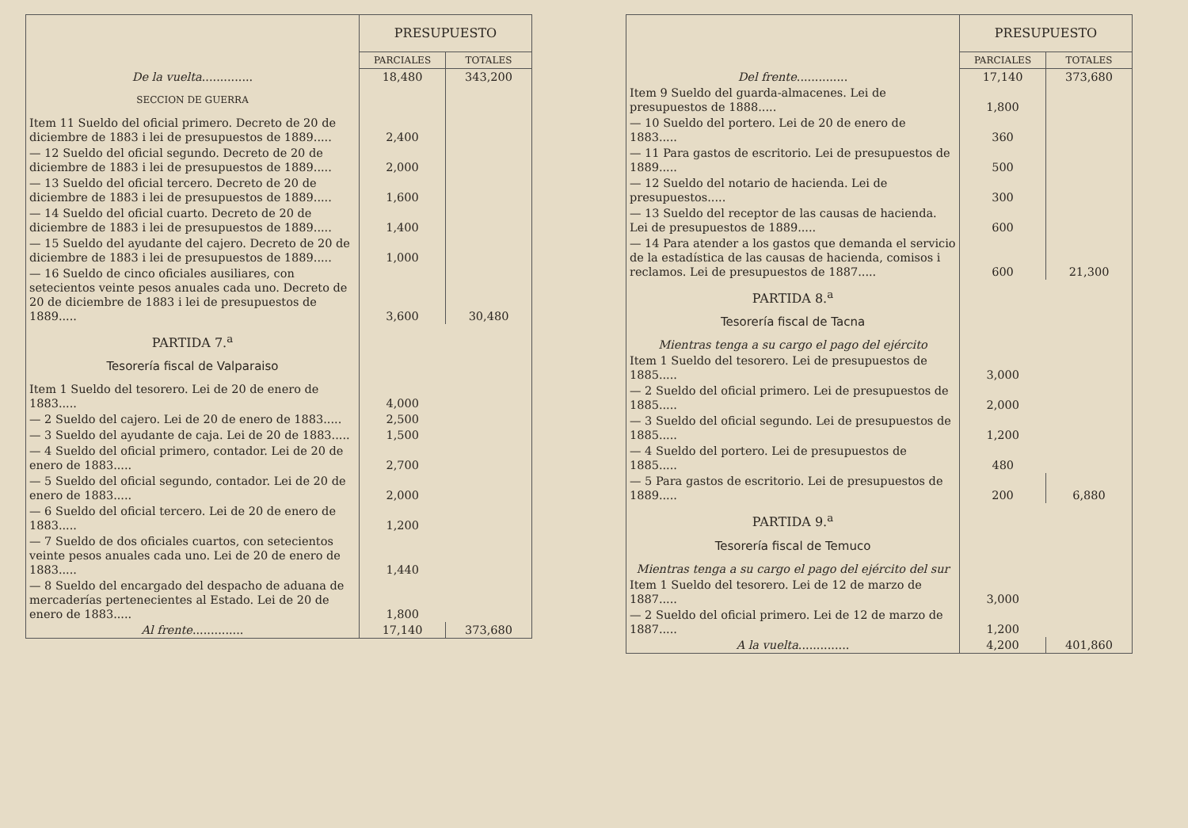| | PRESUPUESTO | |
| --- | --- | --- |
| | PARCIALES | TOTALES |
| De la vuelta .............. | 18,480 | 343,200 |
| SECCION DE GUERRA | | |
| Item 11 Sueldo del oficial primero. Decreto de 20 de diciembre de 1883 i lei de presupuestos de 1889..... | 2,400 | |
| — 12 Sueldo del oficial segundo. Decreto de 20 de diciembre de 1883 i lei de presupuestos de 1889..... | 2,000 | |
| — 13 Sueldo del oficial tercero. Decreto de 20 de diciembre de 1883 i lei de presupuestos de 1889..... | 1,600 | |
| — 14 Sueldo del oficial cuarto. Decreto de 20 de diciembre de 1883 i lei de presupuestos de 1889..... | 1,400 | |
| — 15 Sueldo del ayudante del cajero. Decreto de 20 de diciembre de 1883 i lei de presupuestos de 1889..... | 1,000 | |
| — 16 Sueldo de cinco oficiales ausiliares, con setecientos veinte pesos anuales cada uno. Decreto de 20 de diciembre de 1883 i lei de presupuestos de 1889..... | 3,600 | 30,480 |
| PARTIDA 7.<sup>a</sup> | | |
| Tesorería fiscal de Valparaiso | | |
| Item 1 Sueldo del tesorero. Lei de 20 de enero de 1883..... | 4,000 | |
| — 2 Sueldo del cajero. Lei de 20 de enero de 1883..... | 2,500 | |
| — 3 Sueldo del ayudante de caja. Lei de 20 de 1883..... | 1,500 | |
| — 4 Sueldo del oficial primero, contador. Lei de 20 de enero de 1883..... | 2,700 | |
| — 5 Sueldo del oficial segundo, contador. Lei de 20 de enero de 1883..... | 2,000 | |
| — 6 Sueldo del oficial tercero. Lei de 20 de enero de 1883..... | 1,200 | |
| — 7 Sueldo de dos oficiales cuartos, con setecientos veinte pesos anuales cada uno. Lei de 20 de enero de 1883..... | 1,440 | |
| — 8 Sueldo del encargado del despacho de aduana de mercaderías pertenecientes al Estado. Lei de 20 de enero de 1883..... | 1,800 | |
| Al frente .............. | 17,140 | 373,680 |
| | PRESUPUESTO | |
| --- | --- | --- |
| | PARCIALES | TOTALES |
| Del frente .............. | 17,140 | 373,680 |
| Item 9 Sueldo del guarda-almacenes. Lei de presupuestos de 1888..... | 1,800 | |
| — 10 Sueldo del portero. Lei de 20 de enero de 1883..... | 360 | |
| — 11 Para gastos de escritorio. Lei de presupuestos de 1889..... | 500 | |
| — 12 Sueldo del notario de hacienda. Lei de presupuestos..... | 300 | |
| — 13 Sueldo del receptor de las causas de hacienda. Lei de presupuestos de 1889..... | 600 | |
| — 14 Para atender a los gastos que demanda el servicio de la estadística de las causas de hacienda, comisos i reclamos. Lei de presupuestos de 1887..... | 600 | 21,300 |
| PARTIDA 8.<sup>a</sup> | | |
| Tesorería fiscal de Tacna | | |
| Mientras tenga a su cargo el pago del ejército | | |
| Item 1 Sueldo del tesorero. Lei de presupuestos de 1885..... | 3,000 | |
| — 2 Sueldo del oficial primero. Lei de presupuestos de 1885..... | 2,000 | |
| — 3 Sueldo del oficial segundo. Lei de presupuestos de 1885..... | 1,200 | |
| — 4 Sueldo del portero. Lei de presupuestos de 1885..... | 480 | |
| — 5 Para gastos de escritorio. Lei de presupuestos de 1889..... | 200 | 6,880 |
| PARTIDA 9.<sup>a</sup> | | |
| Tesorería fiscal de Temuco | | |
| Mientras tenga a su cargo el pago del ejército del sur | | |
| Item 1 Sueldo del tesorero. Lei de 12 de marzo de 1887..... | 3,000 | |
| — 2 Sueldo del oficial primero. Lei de 12 de marzo de 1887..... | 1,200 | |
| A la vuelta .............. | 4,200 | 401,860 |